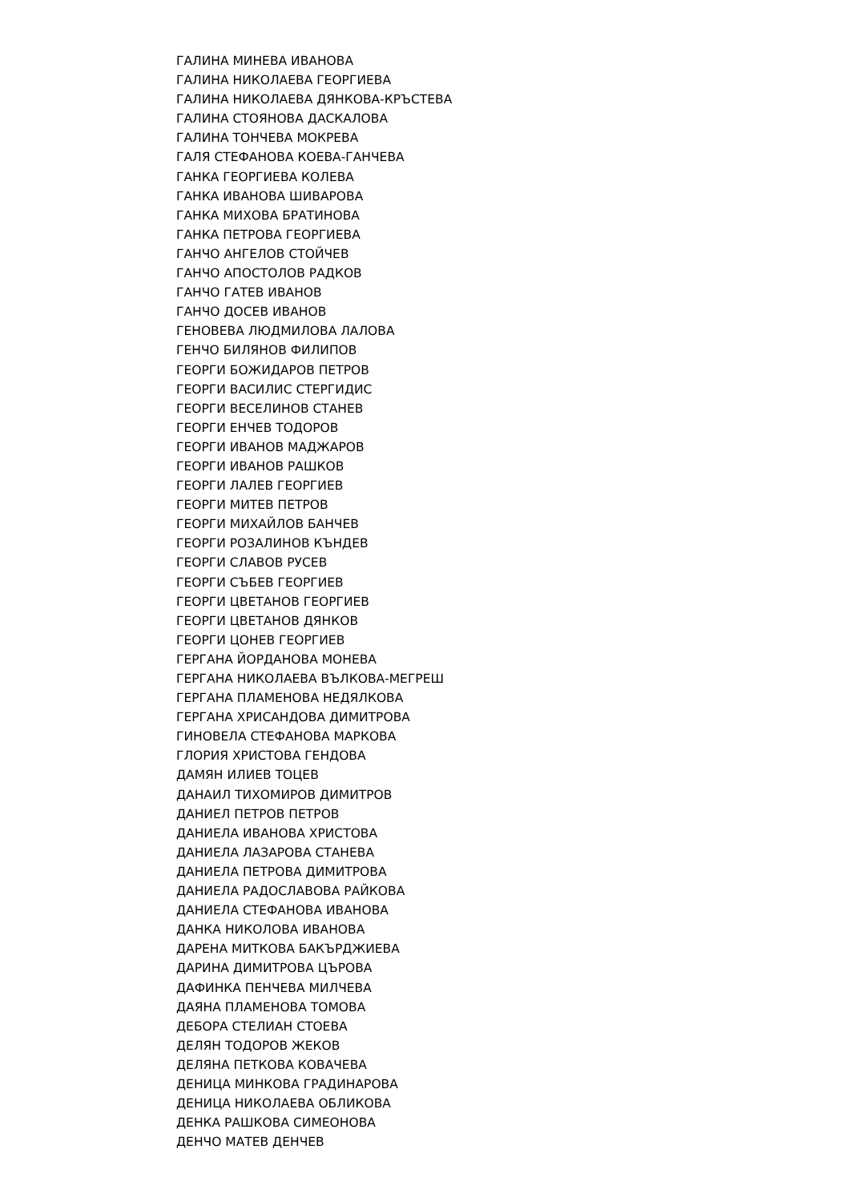ГАЛИНА МИНЕВА ИВАНОВА
ГАЛИНА НИКОЛАЕВА ГЕОРГИЕВА
ГАЛИНА НИКОЛАЕВА ДЯНКОВА-КРЪСТЕВА
ГАЛИНА СТОЯНОВА ДАСКАЛОВА
ГАЛИНА ТОНЧЕВА МОКРЕВА
ГАЛЯ СТЕФАНОВА КОЕВА-ГАНЧЕВА
ГАНКА ГЕОРГИЕВА КОЛЕВА
ГАНКА ИВАНОВА ШИВАРОВА
ГАНКА МИХОВА БРАТИНОВА
ГАНКА ПЕТРОВА ГЕОРГИЕВА
ГАНЧО АНГЕЛОВ СТОЙЧЕВ
ГАНЧО АПОСТОЛОВ РАДКОВ
ГАНЧО ГАТЕВ ИВАНОВ
ГАНЧО ДОСЕВ ИВАНОВ
ГЕНОВЕВА ЛЮДМИЛОВА ЛАЛОВА
ГЕНЧО БИЛЯНОВ ФИЛИПОВ
ГЕОРГИ БОЖИДАРОВ ПЕТРОВ
ГЕОРГИ ВАСИЛИС СТЕРГИДИС
ГЕОРГИ ВЕСЕЛИНОВ СТАНЕВ
ГЕОРГИ ЕНЧЕВ ТОДОРОВ
ГЕОРГИ ИВАНОВ МАДЖАРОВ
ГЕОРГИ ИВАНОВ РАШКОВ
ГЕОРГИ ЛАЛЕВ ГЕОРГИЕВ
ГЕОРГИ МИТЕВ ПЕТРОВ
ГЕОРГИ МИХАЙЛОВ БАНЧЕВ
ГЕОРГИ РОЗАЛИНОВ КЪНДЕВ
ГЕОРГИ СЛАВОВ РУСЕВ
ГЕОРГИ СЪБЕВ ГЕОРГИЕВ
ГЕОРГИ ЦВЕТАНОВ ГЕОРГИЕВ
ГЕОРГИ ЦВЕТАНОВ ДЯНКОВ
ГЕОРГИ ЦОНЕВ ГЕОРГИЕВ
ГЕРГАНА ЙОРДАНОВА МОНЕВА
ГЕРГАНА НИКОЛАЕВА ВЪЛКОВА-МЕГРЕШ
ГЕРГАНА ПЛАМЕНОВА НЕДЯЛКОВА
ГЕРГАНА ХРИСАНДОВА ДИМИТРОВА
ГИНОВЕЛА СТЕФАНОВА МАРКОВА
ГЛОРИЯ ХРИСТОВА ГЕНДОВА
ДАМЯН ИЛИЕВ ТОЦЕВ
ДАНАИЛ ТИХОМИРОВ ДИМИТРОВ
ДАНИЕЛ ПЕТРОВ ПЕТРОВ
ДАНИЕЛА ИВАНОВА ХРИСТОВА
ДАНИЕЛА ЛАЗАРОВА СТАНЕВА
ДАНИЕЛА ПЕТРОВА ДИМИТРОВА
ДАНИЕЛА РАДОСЛАВОВА РАЙКОВА
ДАНИЕЛА СТЕФАНОВА ИВАНОВА
ДАНКА НИКОЛОВА ИВАНОВА
ДАРЕНА МИТКОВА БАКЪРДЖИЕВА
ДАРИНА ДИМИТРОВА ЦЪРОВА
ДАФИНКА ПЕНЧЕВА МИЛЧЕВА
ДАЯНА ПЛАМЕНОВА ТОМОВА
ДЕБОРА СТЕЛИАН СТОЕВА
ДЕЛЯН ТОДОРОВ ЖЕКОВ
ДЕЛЯНА ПЕТКОВА КОВАЧЕВА
ДЕНИЦА МИНКОВА ГРАДИНАРОВА
ДЕНИЦА НИКОЛАЕВА ОБЛИКОВА
ДЕНКА РАШКОВА СИМЕОНОВА
ДЕНЧО МАТЕВ ДЕНЧЕВ